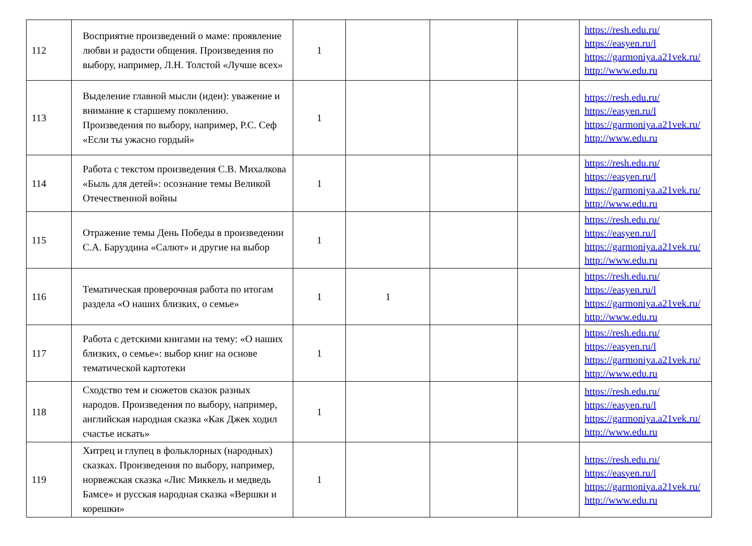| 112 | Восприятие произведений о маме: проявление любви и радости общения. Произведения по выбору, например, Л.Н. Толстой «Лучше всех» | 1 | | | | https://resh.edu.ru/ https://easyen.ru/l https://garmoniya.a21vek.ru/ http://www.edu.ru |
| 113 | Выделение главной мысли (идеи): уважение и внимание к старшему поколению. Произведения по выбору, например, Р.С. Сеф «Если ты ужасно гордый» | 1 | | | | https://resh.edu.ru/ https://easyen.ru/l https://garmoniya.a21vek.ru/ http://www.edu.ru |
| 114 | Работа с текстом произведения С.В. Михалкова «Быль для детей»: осознание темы Великой Отечественной войны | 1 | | | | https://resh.edu.ru/ https://easyen.ru/l https://garmoniya.a21vek.ru/ http://www.edu.ru |
| 115 | Отражение темы День Победы в произведении С.А. Баруздина «Салют» и другие на выбор | 1 | | | | https://resh.edu.ru/ https://easyen.ru/l https://garmoniya.a21vek.ru/ http://www.edu.ru |
| 116 | Тематическая проверочная работа по итогам раздела «О наших близких, о семье» | 1 | 1 | | | https://resh.edu.ru/ https://easyen.ru/l https://garmoniya.a21vek.ru/ http://www.edu.ru |
| 117 | Работа с детскими книгами на тему: «О наших близких, о семье»: выбор книг на основе тематической картотеки | 1 | | | | https://resh.edu.ru/ https://easyen.ru/l https://garmoniya.a21vek.ru/ http://www.edu.ru |
| 118 | Сходство тем и сюжетов сказок разных народов. Произведения по выбору, например, английская народная сказка «Как Джек ходил счастье искать» | 1 | | | | https://resh.edu.ru/ https://easyen.ru/l https://garmoniya.a21vek.ru/ http://www.edu.ru |
| 119 | Хитрец и глупец в фольклорных (народных) сказках. Произведения по выбору, например, норвежская сказка «Лис Миккель и медведь Бамсе» и русская народная сказка «Вершки и корешки» | 1 | | | | https://resh.edu.ru/ https://easyen.ru/l https://garmoniya.a21vek.ru/ http://www.edu.ru |